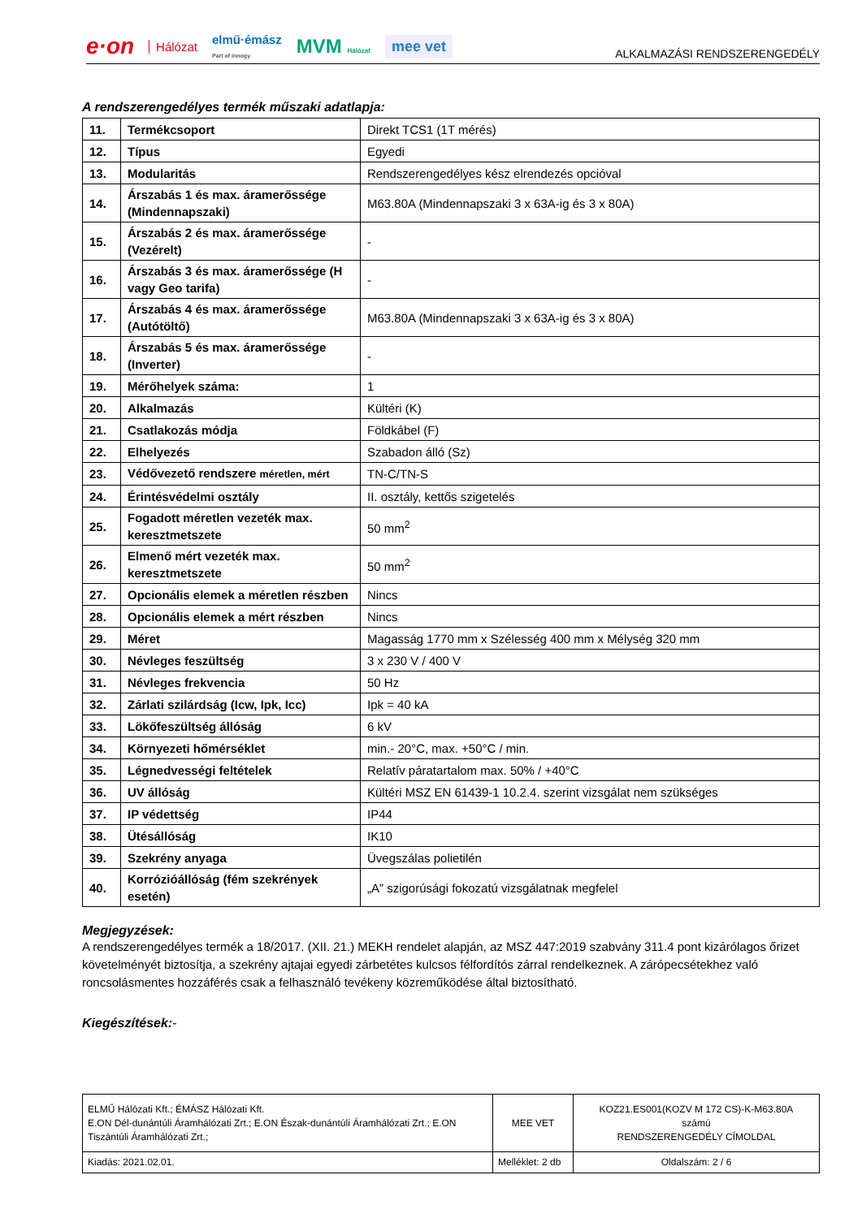e·on Hálózat elmű·émász
Part of innogy MVM Hálózat mee vet
ALKALMAZÁSI RENDSZERENGEDÉLY
A rendszerengedélyes termék műszaki adatlapja:
| 11. | Termékcsoport | Direkt TCS1 (1T mérés) |
| 12. | Típus | Egyedi |
| 13. | Modularitás | Rendszerengedélyes kész elrendezés opcióval |
| 14. | Árszabás 1 és max. áramerőssége (Mindennapszaki) | M63.80A (Mindennapszaki 3 x 63A-ig és 3 x 80A) |
| 15. | Árszabás 2 és max. áramerőssége (Vezérelt) | - |
| 16. | Árszabás 3 és max. áramerőssége (H vagy Geo tarifa) | - |
| 17. | Árszabás 4 és max. áramerőssége (Autótöltő) | M63.80A (Mindennapszaki 3 x 63A-ig és 3 x 80A) |
| 18. | Árszabás 5 és max. áramerőssége (Inverter) | - |
| 19. | Mérőhelyek száma: | 1 |
| 20. | Alkalmazás | Kültéri (K) |
| 21. | Csatlakozás módja | Földkábel (F) |
| 22. | Elhelyezés | Szabadon álló (Sz) |
| 23. | Védővezető rendszere méretlen, mért | TN-C/TN-S |
| 24. | Érintésvédelmi osztály | II. osztály, kettős szigetelés |
| 25. | Fogadott méretlen vezeték max. keresztmetszete | 50 mm<sup>2</sup> |
| 26. | Elmenő mért vezeték max. keresztmetszete | 50 mm<sup>2</sup> |
| 27. | Opcionális elemek a méretlen részben | Nincs |
| 28. | Opcionális elemek a mért részben | Nincs |
| 29. | Méret | Magasság 1770 mm x Szélesség 400 mm x Mélység 320 mm |
| 30. | Névleges feszültség | 3 x 230 V / 400 V |
| 31. | Névleges frekvencia | 50 Hz |
| 32. | Zárlati szilárdság (Icw, Ipk, Icc) | Ipk = 40 kA |
| 33. | Lökőfeszültség állóság | 6 kV |
| 34. | Környezeti hőmérséklet | min.- 20°C, max. +50°C / min. |
| 35. | Légnedvességi feltételek | Relatív páratartalom max. 50% / +40°C |
| 36. | UV állóság | Kültéri MSZ EN 61439-1 10.2.4. szerint vizsgálat nem szükséges |
| 37. | IP védettség | IP44 |
| 38. | Ütésállóság | IK10 |
| 39. | Szekrény anyaga | Üvegszálas polietilén |
| 40. | Korrózióállóság (fém szekrények esetén) | „A” szigorúsági fokozatú vizsgálatnak megfelel |
Megjegyzések:
A rendszerengedélyes termék a 18/2017. (XII. 21.) MEKH rendelet alapján, az MSZ 447:2019 szabvány 311.4 pont kizárólagos őrizet követelményét biztosítja, a szekrény ajtajai egyedi zárbetétes kulcsos félfordítós zárral rendelkeznek. A zárópecsétekhez való roncsolásmentes hozzáférés csak a felhasználó tevékeny közreműködése által biztosítható.
Kiegészítések:-
| ELMŰ Hálózati Kft.; ÉMÁSZ Hálózati Kft. E.ON Dél-dunántúli Áramhálózati Zrt.; E.ON Észak-dunántúli Áramhálózati Zrt.; E.ON Tiszántúli Áramhálózati Zrt.; | MEE VET | KOZ21.ES001(KOZV M 172 CS)-K-M63.80A számú RENDSZERENGEDÉLY CÍMOLDAL |
| Kiadás: 2021.02.01. | Melléklet: 2 db | Oldalszám: 2 / 6 |